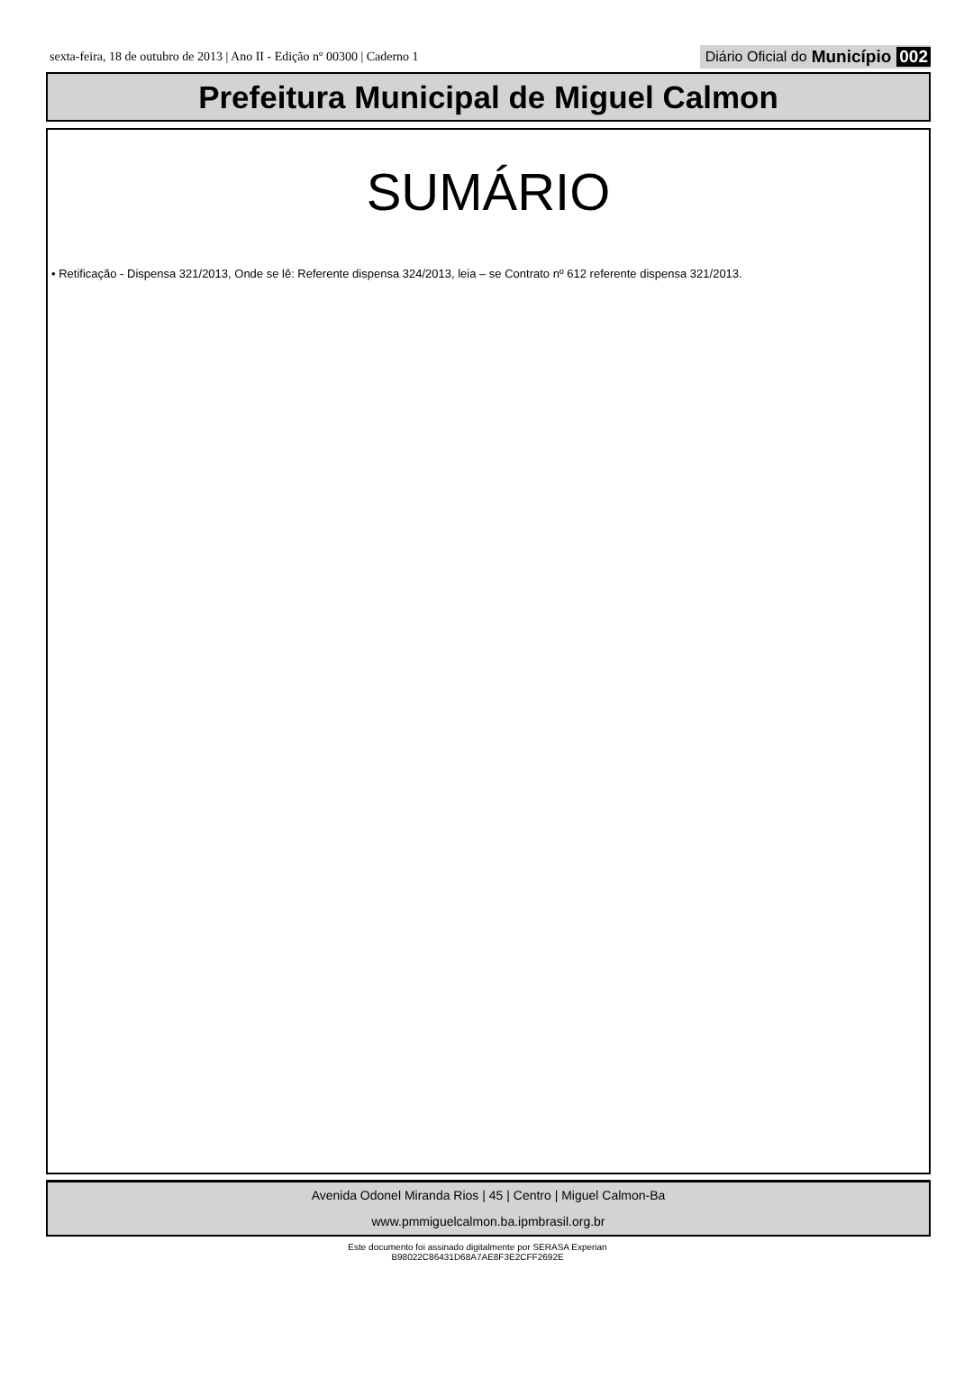sexta-feira, 18 de outubro de 2013 | Ano II - Edição nº 00300 | Caderno 1 Diário Oficial do Município 002
Prefeitura Municipal de Miguel Calmon
SUMÁRIO
• Retificação - Dispensa 321/2013, Onde se lê: Referente dispensa 324/2013, leia – se Contrato nº 612 referente dispensa 321/2013.
Avenida Odonel Miranda Rios | 45 | Centro | Miguel Calmon-Ba
www.pmmiguelcalmon.ba.ipmbrasil.org.br
Este documento foi assinado digitalmente por SERASA Experian
B98022C86431D68A7AE8F3E2CFF2692E